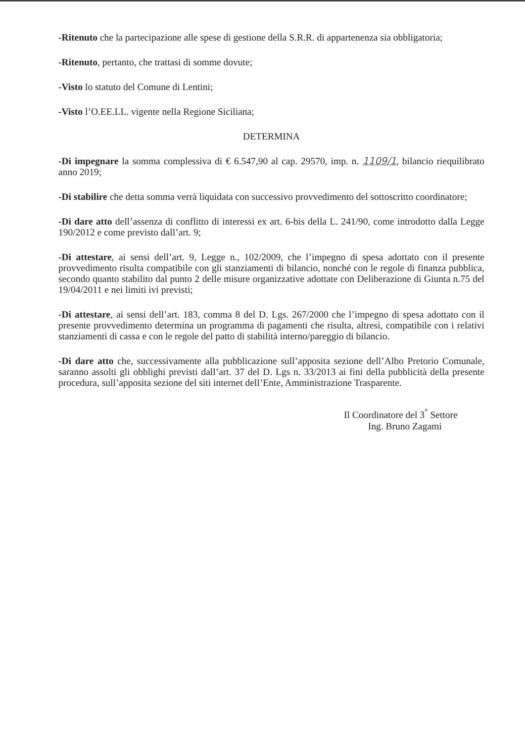-Ritenuto che la partecipazione alle spese di gestione della S.R.R. di appartenenza sia obbligatoria;
-Ritenuto, pertanto, che trattasi di somme dovute;
-Visto lo statuto del Comune di Lentini;
-Visto l’O.EE.LL. vigente nella Regione Siciliana;
DETERMINA
-Di impegnare la somma complessiva di € 6.547,90 al cap. 29570, imp. n. 1109/1, bilancio riequilibrato anno 2019;
-Di stabilire che detta somma verrà liquidata con successivo provvedimento del sottoscritto coordinatore;
-Di dare atto dell’assenza di conflitto di interessi ex art. 6-bis della L. 241/90, come introdotto dalla Legge 190/2012 e come previsto dall’art. 9;
-Di attestare, ai sensi dell’art. 9, Legge n., 102/2009, che l’impegno di spesa adottato con il presente provvedimento risulta compatibile con gli stanziamenti di bilancio, nonché con le regole di finanza pubblica, secondo quanto stabilito dal punto 2 delle misure organizzative adottate con Deliberazione di Giunta n.75 del 19/04/2011 e nei limiti ivi previsti;
-Di attestare, ai sensi dell’art. 183, comma 8 del D. Lgs. 267/2000 che l’impegno di spesa adottato con il presente provvedimento determina un programma di pagamenti che risulta, altresì, compatibile con i relativi stanziamenti di cassa e con le regole del patto di stabilità interno/pareggio di bilancio.
-Di dare atto che, successivamente alla pubblicazione sull’apposita sezione dell’Albo Pretorio Comunale, saranno assolti gli obblighi previsti dall’art. 37 del D. Lgs n. 33/2013 ai fini della pubblicità della presente procedura, sull’apposita sezione del siti internet dell’Ente, Amministrazione Trasparente.
Il Coordinatore del 3<sup>°</sup> Settore
Ing. Bruno Zagami